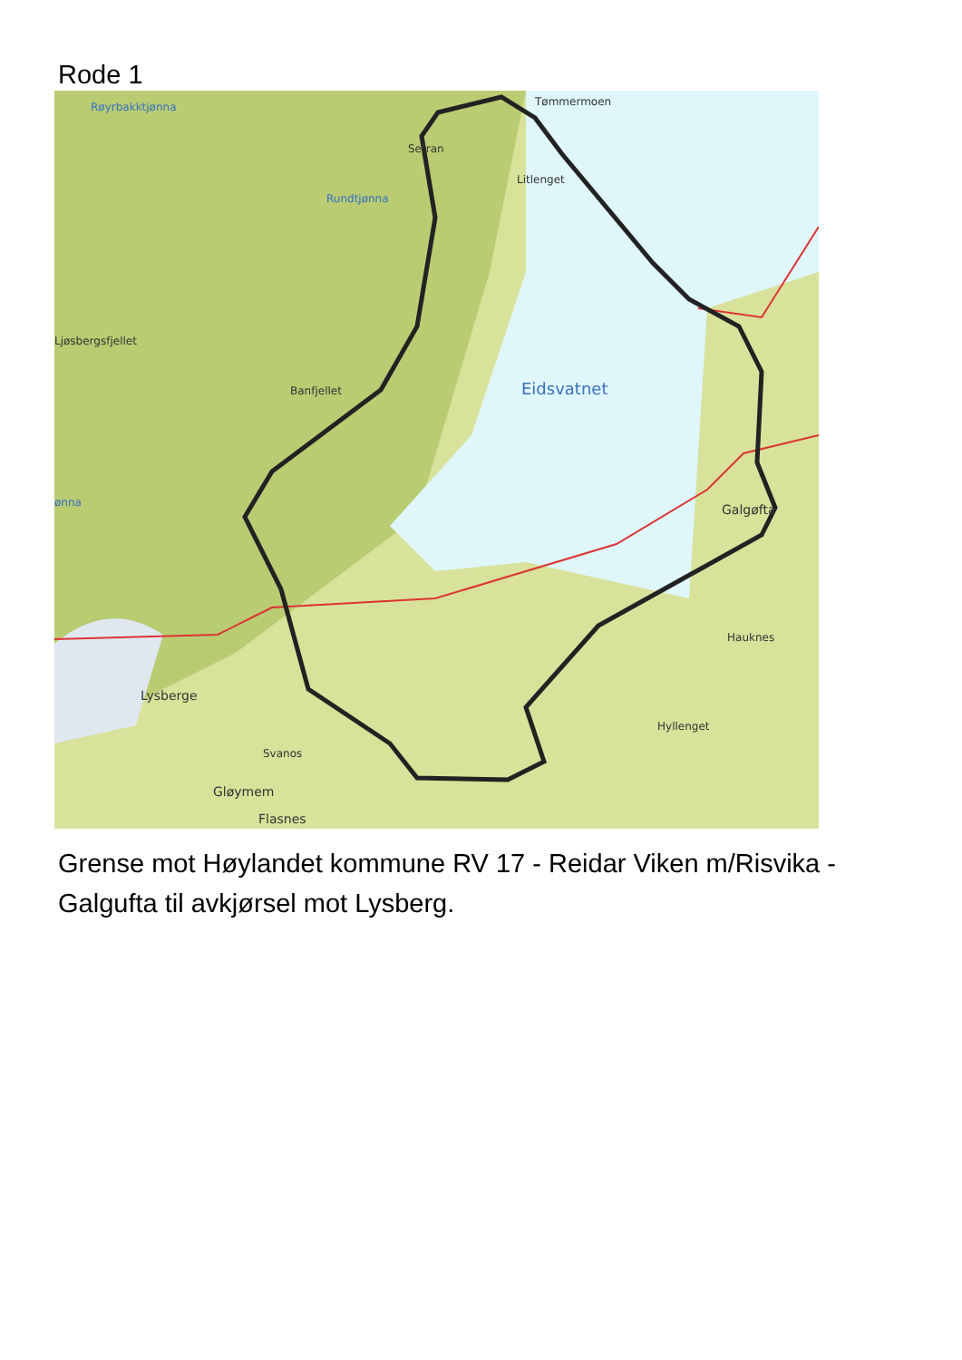Rode 1
Røyrbakktjønna
Setran
Tømmermoen
Litlenget
Rundtjønna
Ljøsbergsfjellet
Banfjellet
ønna
Eidsvatnet
Galgøfta
Hauknes
Hyllenget
Lysberge
Svanos
Gløymem
Flasnes
Grense mot Høylandet kommune RV 17 - Reidar Viken m/Risvika - Galgufta til avkjørsel mot Lysberg.